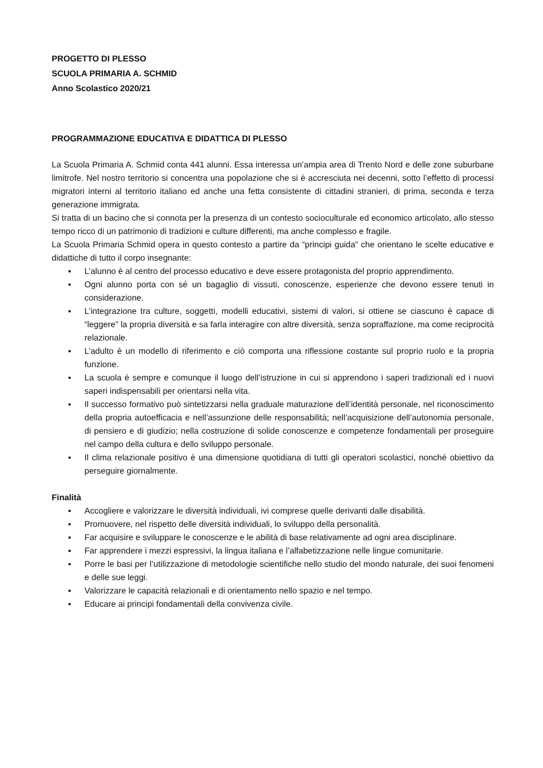PROGETTO DI PLESSO
SCUOLA PRIMARIA A. SCHMID
Anno Scolastico 2020/21
PROGRAMMAZIONE EDUCATIVA E DIDATTICA DI PLESSO
La Scuola Primaria A. Schmid conta 441 alunni. Essa interessa un’ampia area di Trento Nord e delle zone suburbane limitrofe. Nel nostro territorio si concentra una popolazione che si è accresciuta nei decenni, sotto l’effetto di processi migratori interni al territorio italiano ed anche una fetta consistente di cittadini stranieri, di prima, seconda e terza generazione immigrata.
Si tratta di un bacino che si connota per la presenza di un contesto socioculturale ed economico articolato, allo stesso tempo ricco di un patrimonio di tradizioni e culture differenti, ma anche complesso e fragile.
La Scuola Primaria Schmid opera in questo contesto a partire da “principi guida” che orientano le scelte educative e didattiche di tutto il corpo insegnante:
▪ L’alunno è al centro del processo educativo e deve essere protagonista del proprio apprendimento.
▪ Ogni alunno porta con sé un bagaglio di vissuti, conoscenze, esperienze che devono essere tenuti in considerazione.
▪ L’integrazione tra culture, soggetti, modelli educativi, sistemi di valori, si ottiene se ciascuno è capace di “leggere” la propria diversità e sa farla interagire con altre diversità, senza sopraffazione, ma come reciprocità relazionale.
▪ L’adulto è un modello di riferimento e ciò comporta una riflessione costante sul proprio ruolo e la propria funzione.
▪ La scuola è sempre e comunque il luogo dell’istruzione in cui si apprendono i saperi tradizionali ed i nuovi saperi indispensabili per orientarsi nella vita.
▪ Il successo formativo può sintetizzarsi nella graduale maturazione dell’identità personale, nel riconoscimento della propria autoefficacia e nell’assunzione delle responsabilità; nell’acquisizione dell’autonomia personale, di pensiero e di giudizio; nella costruzione di solide conoscenze e competenze fondamentali per proseguire nel campo della cultura e dello sviluppo personale.
▪ Il clima relazionale positivo è una dimensione quotidiana di tutti gli operatori scolastici, nonché obiettivo da perseguire giornalmente.
Finalità
▪ Accogliere e valorizzare le diversità individuali, ivi comprese quelle derivanti dalle disabilità.
▪ Promuovere, nel rispetto delle diversità individuali, lo sviluppo della personalità.
▪ Far acquisire e sviluppare le conoscenze e le abilità di base relativamente ad ogni area disciplinare.
▪ Far apprendere i mezzi espressivi, la lingua italiana e l’alfabetizzazione nelle lingue comunitarie.
▪ Porre le basi per l’utilizzazione di metodologie scientifiche nello studio del mondo naturale, dei suoi fenomeni e delle sue leggi.
▪ Valorizzare le capacità relazionali e di orientamento nello spazio e nel tempo.
▪ Educare ai principi fondamentali della convivenza civile.